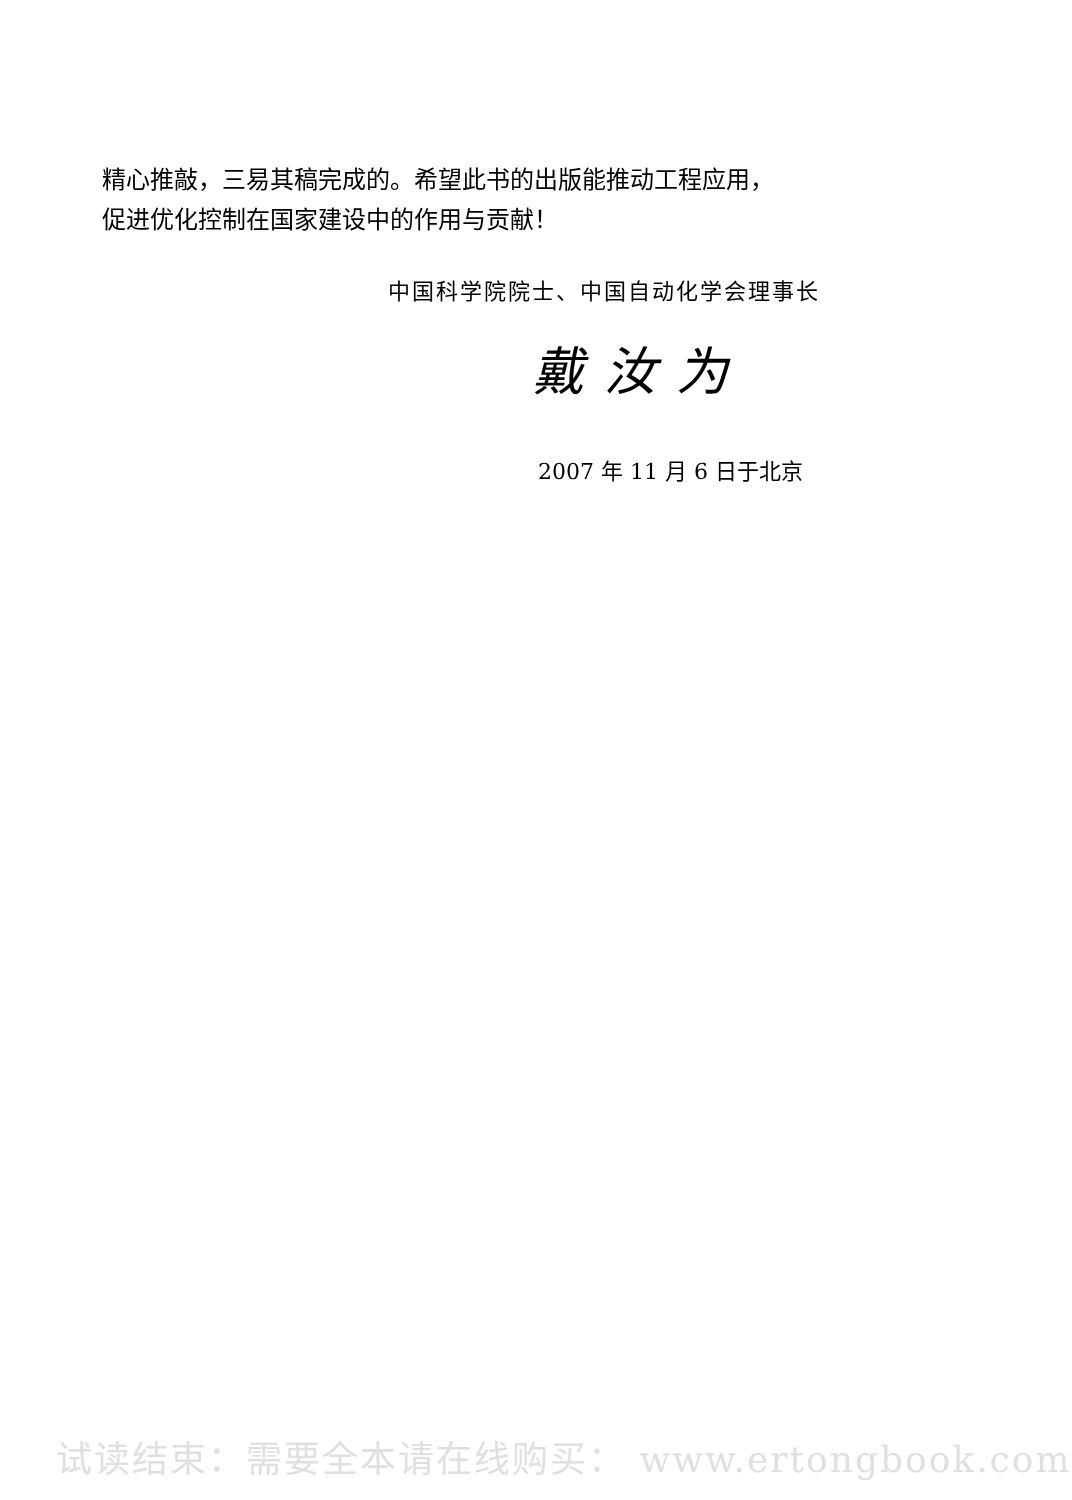精心推敲，三易其稿完成的。希望此书的出版能推动工程应用，
促进优化控制在国家建设中的作用与贡献！
中国科学院院士、中国自动化学会理事长
戴汝为
2007 年 11 月 6 日于北京
试读结束：需要全本请在线购买： www.ertongbook.com